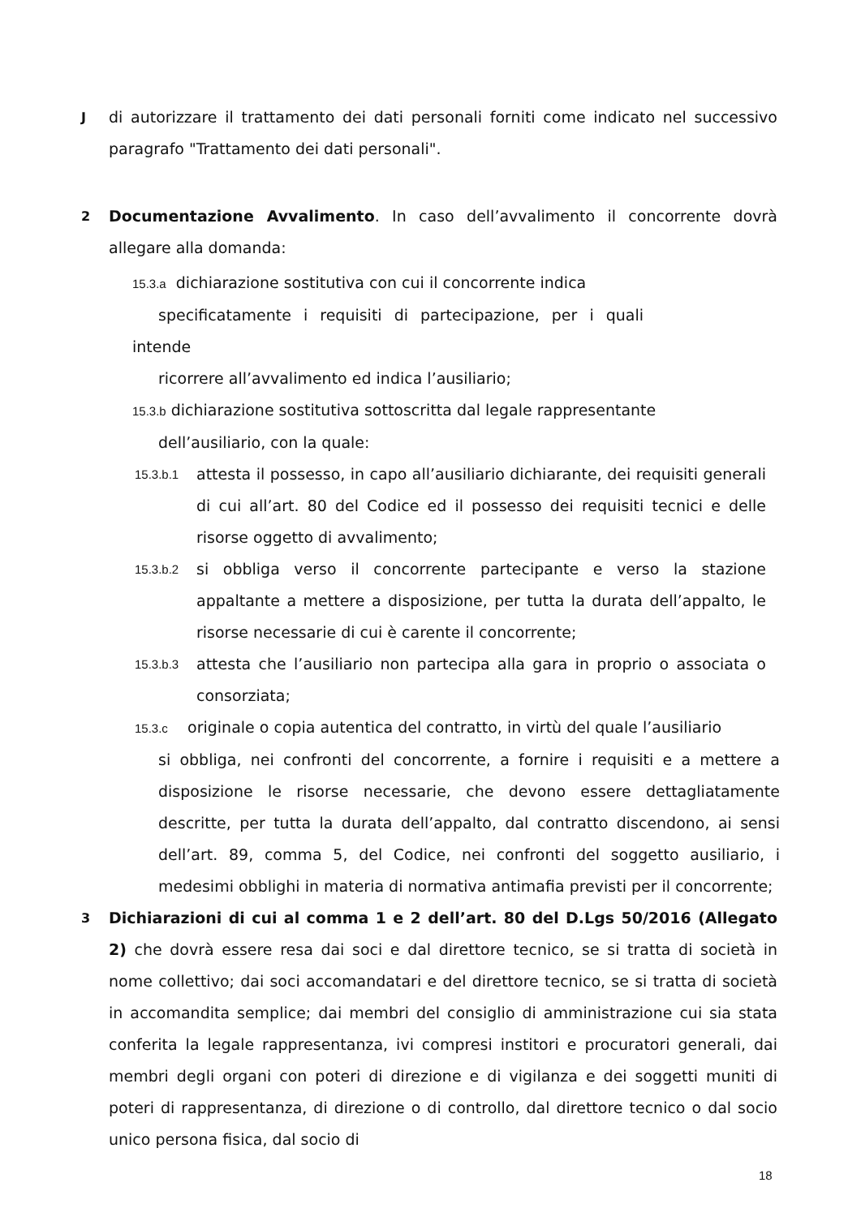J
di autorizzare il trattamento dei dati personali forniti come indicato nel successivo paragrafo "Trattamento dei dati personali".
2
Documentazione Avvalimento. In caso dell’avvalimento il concorrente dovrà allegare alla domanda:
15.3.a dichiarazione sostitutiva con cui il concorrente indica
specificatamente i requisiti di partecipazione, per i quali intende
ricorrere all’avvalimento ed indica l’ausiliario;
15.3.b dichiarazione sostitutiva sottoscritta dal legale rappresentante
dell’ausiliario, con la quale:
15.3.b.1
attesta il possesso, in capo all’ausiliario dichiarante, dei requisiti generali di cui all’art. 80 del Codice ed il possesso dei requisiti tecnici e delle risorse oggetto di avvalimento;
15.3.b.2
si obbliga verso il concorrente partecipante e verso la stazione appaltante a mettere a disposizione, per tutta la durata dell’appalto, le risorse necessarie di cui è carente il concorrente;
15.3.b.3
attesta che l’ausiliario non partecipa alla gara in proprio o associata o consorziata;
15.3.c originale o copia autentica del contratto, in virtù del quale l’ausiliario
si obbliga, nei confronti del concorrente, a fornire i requisiti e a mettere a disposizione le risorse necessarie, che devono essere dettagliatamente descritte, per tutta la durata dell’appalto, dal contratto discendono, ai sensi dell’art. 89, comma 5, del Codice, nei confronti del soggetto ausiliario, i medesimi obblighi in materia di normativa antimafia previsti per il concorrente;
3
Dichiarazioni di cui al comma 1 e 2 dell’art. 80 del D.Lgs 50/2016 (Allegato 2) che dovrà essere resa dai soci e dal direttore tecnico, se si tratta di società in nome collettivo; dai soci accomandatari e del direttore tecnico, se si tratta di società in accomandita semplice; dai membri del consiglio di amministrazione cui sia stata conferita la legale rappresentanza, ivi compresi institori e procuratori generali, dai membri degli organi con poteri di direzione e di vigilanza e dei soggetti muniti di poteri di rappresentanza, di direzione o di controllo, dal direttore tecnico o dal socio unico persona fisica, dal socio di
18